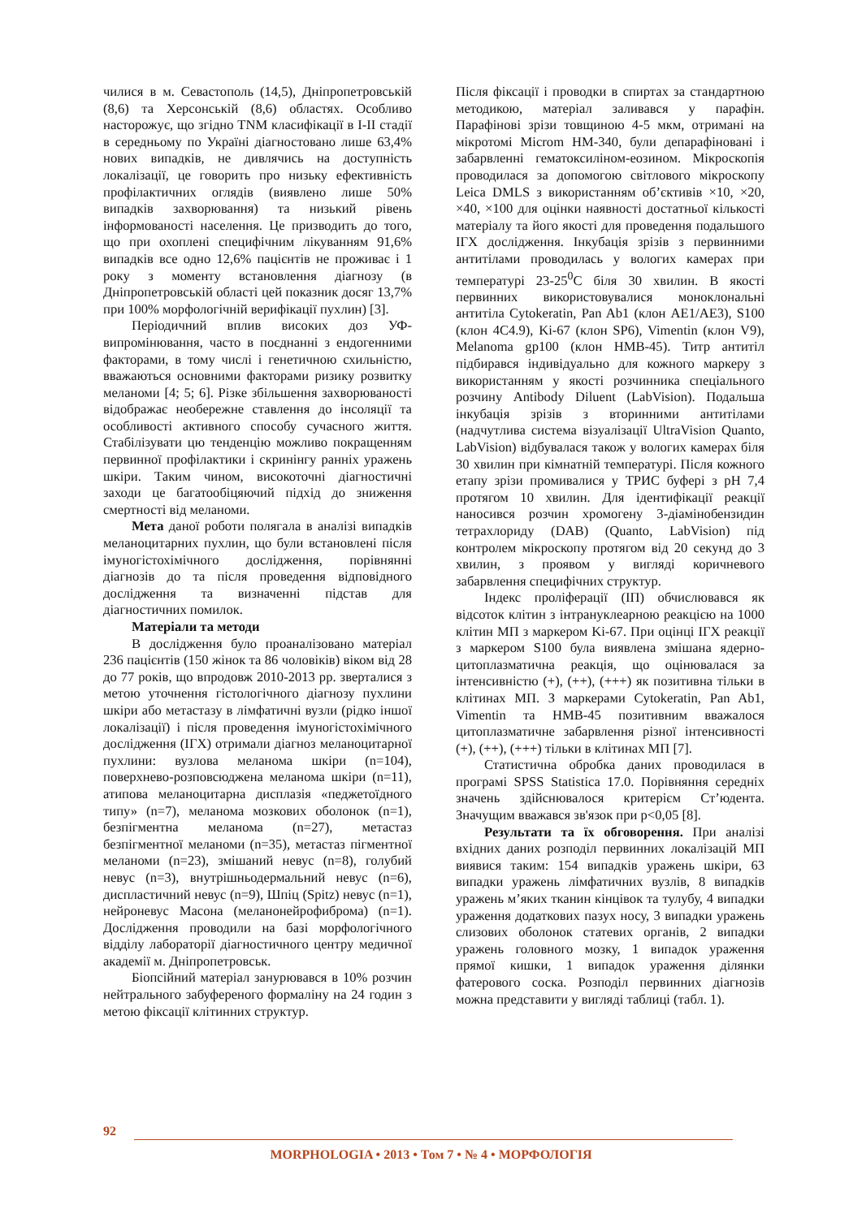чилися в м. Севастополь (14,5), Дніпропетровській (8,6) та Херсонській (8,6) областях. Особливо насторожує, що згідно TNM класифікації в I-II стадії в середньому по Україні діагностовано лише 63,4% нових випадків, не дивлячись на доступність локалізації, це говорить про низьку ефективність профілактичних оглядів (виявлено лише 50% випадків захворювання) та низький рівень інформованості населення. Це призводить до того, що при охоплені специфічним лікуванням 91,6% випадків все одно 12,6% пацієнтів не проживає і 1 року з моменту встановлення діагнозу (в Дніпропетровській області цей показник досяг 13,7% при 100% морфологічній верифікації пухлин) [3].
Періодичний вплив високих доз УФ-випромінювання, часто в поєднанні з ендогенними факторами, в тому числі і генетичною схильністю, вважаються основними факторами ризику розвитку меланоми [4; 5; 6]. Різке збільшення захворюваності відображає необережне ставлення до інсоляції та особливості активного способу сучасного життя. Стабілізувати цю тенденцію можливо покращенням первинної профілактики і скринінгу ранніх уражень шкіри. Таким чином, високоточні діагностичні заходи це багатообіцяючий підхід до зниження смертності від меланоми.
Мета даної роботи полягала в аналізі випадків меланоцитарних пухлин, що були встановлені після імуногістохімічного дослідження, порівнянні діагнозів до та після проведення відповідного дослідження та визначенні підстав для діагностичних помилок.
Матеріали та методи
В дослідження було проаналізовано матеріал 236 пацієнтів (150 жінок та 86 чоловіків) віком від 28 до 77 років, що впродовж 2010-2013 рр. зверталися з метою уточнення гістологічного діагнозу пухлини шкіри або метастазу в лімфатичні вузли (рідко іншої локалізації) і після проведення імуногістохімічного дослідження (ІГХ) отримали діагноз меланоцитарної пухлини: вузлова меланома шкіри (n=104), поверхнево-розповсюджена меланома шкіри (n=11), атипова меланоцитарна дисплазія «педжетоїдного типу» (n=7), меланома мозкових оболонок (n=1), безпігментна меланома (n=27), метастаз безпігментної меланоми (n=35), метастаз пігментної меланоми (n=23), змішаний невус (n=8), голубий невус (n=3), внутрішньодермальний невус (n=6), диспластичний невус (n=9), Шпіц (Spitz) невус (n=1), нейроневус Масона (меланонейрофиброма) (n=1). Дослідження проводили на базі морфологічного відділу лабораторії діагностичного центру медичної академії м. Дніпропетровськ.
Біопсійний матеріал занурювався в 10% розчин нейтрального забуференого формаліну на 24 годин з метою фіксації клітинних структур.
Після фіксації і проводки в спиртах за стандартною методикою, матеріал заливався у парафін. Парафінові зрізи товщиною 4-5 мкм, отримані на мікротомі Microm HM-340, були депарафіновані і забарвленні гематоксиліном-еозином. Мікроскопія проводилася за допомогою світлового мікроскопу Leica DMLS з використанням об’єктивів ×10, ×20, ×40, ×100 для оцінки наявності достатньої кількості матеріалу та його якості для проведення подальшого ІГХ дослідження. Інкубація зрізів з первинними антитілами проводилась у вологих камерах при температурі 23-25<sup>0</sup>С біля 30 хвилин. В якості первинних використовувалися моноклональні антитіла Cytokeratin, Pan Ab1 (клон AE1/AE3), S100 (клон 4C4.9), Ki-67 (клон SP6), Vimentin (клон V9), Melanoma gp100 (клон HMB-45). Титр антитіл підбирався індивідуально для кожного маркеру з використанням у якості розчинника спеціального розчину Antibody Diluent (LabVision). Подальша інкубація зрізів з вторинними антитілами (надчутлива система візуалізації UltraVision Quanto, LabVision) відбувалася також у вологих камерах біля 30 хвилин при кімнатній температурі. Після кожного етапу зрізи промивалися у ТРИС буфері з pH 7,4 протягом 10 хвилин. Для ідентифікації реакції наносився розчин хромогену 3-діамінобензидин тетрахлориду (DAB) (Quanto, LabVision) під контролем мікроскопу протягом від 20 секунд до 3 хвилин, з проявом у вигляді коричневого забарвлення специфічних структур.
Індекс проліферації (ІП) обчислювався як відсоток клітин з інтрануклеарною реакцією на 1000 клітин МП з маркером Ki-67. При оцінці ІГХ реакції з маркером S100 була виявлена змішана ядерно-цитоплазматична реакція, що оцінювалася за інтенсивністю (+), (++), (+++) як позитивна тільки в клітинах МП. З маркерами Cytokeratin, Pan Ab1, Vimentin та HMB-45 позитивним вважалося цитоплазматичне забарвлення різної інтенсивності (+), (++), (+++) тільки в клітинах МП [7].
Статистична обробка даних проводилася в програмі SPSS Statistica 17.0. Порівняння середніх значень здійснювалося критерієм Ст’юдента. Значущим вважався зв'язок при p<0,05 [8].
Результати та їх обговорення. При аналізі вхідних даних розподіл первинних локалізацій МП виявися таким: 154 випадків уражень шкіри, 63 випадки уражень лімфатичних вузлів, 8 випадків уражень м’яких тканин кінцівок та тулубу, 4 випадки ураження додаткових пазух носу, 3 випадки уражень слизових оболонок статевих органів, 2 випадки уражень головного мозку, 1 випадок ураження прямої кишки, 1 випадок ураження ділянки фатерового соска. Розподіл первинних діагнозів можна представити у вигляді таблиці (табл. 1).
92
MORPHOLOGIA • 2013 • Том 7 • № 4 • МОРФОЛОГІЯ